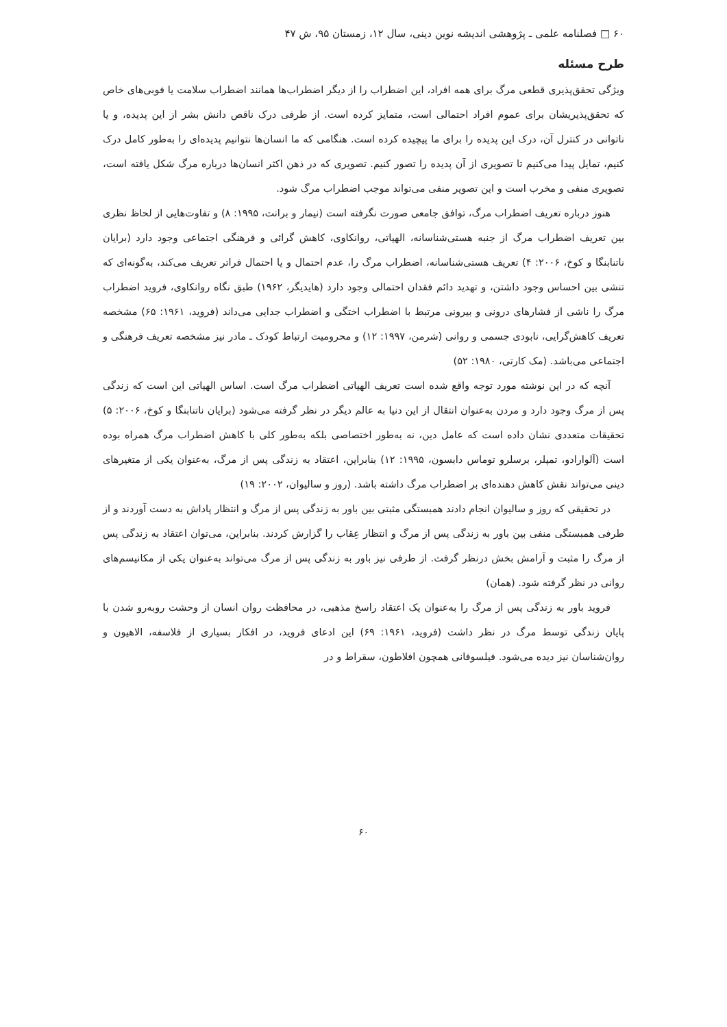۶۰ □ فصلنامه علمی ـ پژوهشی اندیشه نوین دینی، سال ۱۲، زمستان ۹۵، ش ۴۷
طرح مسئله
ویژگی تحقق‌پذیری قطعی مرگ برای همه افراد، این اضطراب را از دیگر اضطراب‌ها همانند اضطراب سلامت یا فوبی‌های خاص که تحقق‌پذیریشان برای عموم افراد احتمالی است، متمایز کرده است. از طرفی درک ناقص دانش بشر از این پدیده، و یا ناتوانی در کنترل آن، درک این پدیده را برای ما پیچیده کرده است. هنگامی که ما انسان‌ها نتوانیم پدیده‌ای را به‌طور کامل درک کنیم، تمایل پیدا می‌کنیم تا تصویری از آن پدیده را تصور کنیم. تصویری که در ذهن اکثر انسان‌ها درباره مرگ شکل یافته است، تصویری منفی و مخرب است و این تصویر منفی می‌تواند موجب اضطراب مرگ شود.
هنوز درباره تعریف اضطراب مرگ، توافق جامعی صورت نگرفته است (نیمار و برانت، ۱۹۹۵: ۸) و تفاوت‌هایی از لحاظ نظری بین تعریف اضطراب مرگ از جنبه هستی‌شناسانه، الهیاتی، روانکاوی، کاهش گرائی و فرهنگی اجتماعی وجود دارد (برایان ناتنابنگا و کوخ، ۲۰۰۶: ۴) تعریف هستی‌شناسانه، اضطراب مرگ را، عدم احتمال و یا احتمال فراتر تعریف می‌کند، به‌گونه‌ای که تنشی بین احساس وجود داشتن، و تهدید دائم فقدان احتمالی وجود دارد (هایدیگر، ۱۹۶۲) طبق نگاه روانکاوی، فروید اضطراب مرگ را ناشی از فشارهای درونی و بیرونی مرتبط با اضطراب اختگی و اضطراب جدایی می‌داند (فروید، ۱۹۶۱: ۶۵) مشخصه تعریف کاهش‌گرایی، نابودی جسمی و روانی (شرمن، ۱۹۹۷: ۱۲) و محرومیت ارتباط کودک ـ مادر نیز مشخصه تعریف فرهنگی و اجتماعی می‌باشد. (مک کارتی، ۱۹۸۰: ۵۲)
آنچه که در این نوشته مورد توجه واقع شده است تعریف الهیاتی اضطراب مرگ است. اساس الهیاتی این است که زندگی پس از مرگ وجود دارد و مردن به‌عنوان انتقال از این دنیا به عالم دیگر در نظر گرفته می‌شود (برایان ناتنابنگا و کوخ، ۲۰۰۶: ۵) تحقیقات متعددی نشان داده است که عامل دین، نه به‌طور اختصاصی بلکه به‌طور کلی با کاهش اضطراب مرگ همراه بوده است (آلوارادو، تمپلر، برسلرو توماس دابسون، ۱۹۹۵: ۱۲) بنابراین، اعتقاد به زندگی پس از مرگ، به‌عنوان یکی از متغیرهای دینی می‌تواند نقش کاهش دهنده‌ای بر اضطراب مرگ داشته باشد. (روز و سالیوان، ۲۰۰۲: ۱۹)
در تحقیقی که روز و سالیوان انجام دادند همبستگی مثبتی بین باور به زندگی پس از مرگ و انتظار پاداش به دست آوردند و از طرفی همبستگی منفی بین باور به زندگی پس از مرگ و انتظار عِقاب را گزارش کردند. بنابراین، می‌توان اعتقاد به زندگی پس از مرگ را مثبت و آرامش بخش درنظر گرفت. از طرفی نیز باور به زندگی پس از مرگ می‌تواند به‌عنوان یکی از مکانیسم‌های روانی در نظر گرفته شود. (همان)
فروید باور به زندگی پس از مرگ را به‌عنوان یک اعتقاد راسخ مذهبی، در محافظت روان انسان از وحشت روبه‌رو شدن با پایان زندگی توسط مرگ در نظر داشت (فروید، ۱۹۶۱: ۶۹) این ادعای فروید، در افکار بسیاری از فلاسفه، الاهیون و روان‌شناسان نیز دیده می‌شود. فیلسوفانی همچون افلاطون، سقراط و در
۶۰